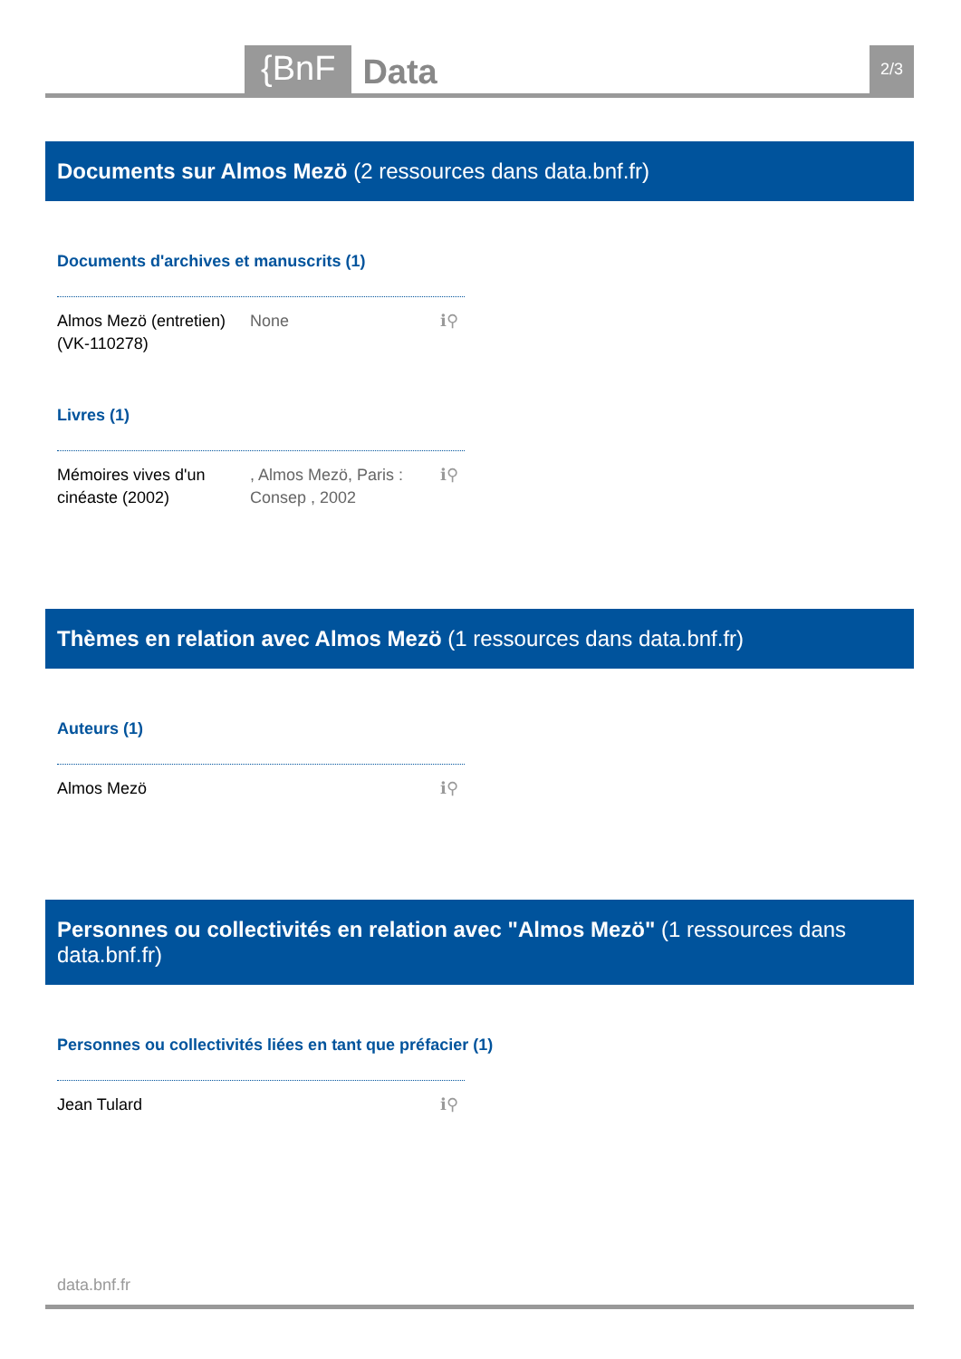{BnF Data 2/3
Documents sur Almos Mezö (2 ressources dans data.bnf.fr)
Documents d'archives et manuscrits (1)
Almos Mezö (entretien) (VK-110278)
None ℹ⚲
Livres (1)
Mémoires vives d'un cinéaste (2002)
, Almos Mezö, Paris : Consep , 2002
ℹ⚲
Thèmes en relation avec Almos Mezö (1 ressources dans data.bnf.fr)
Auteurs (1)
Almos Mezö ℹ⚲
Personnes ou collectivités en relation avec "Almos Mezö" (1 ressources dans data.bnf.fr)
Personnes ou collectivités liées en tant que préfacier (1)
Jean Tulard ℹ⚲
data.bnf.fr